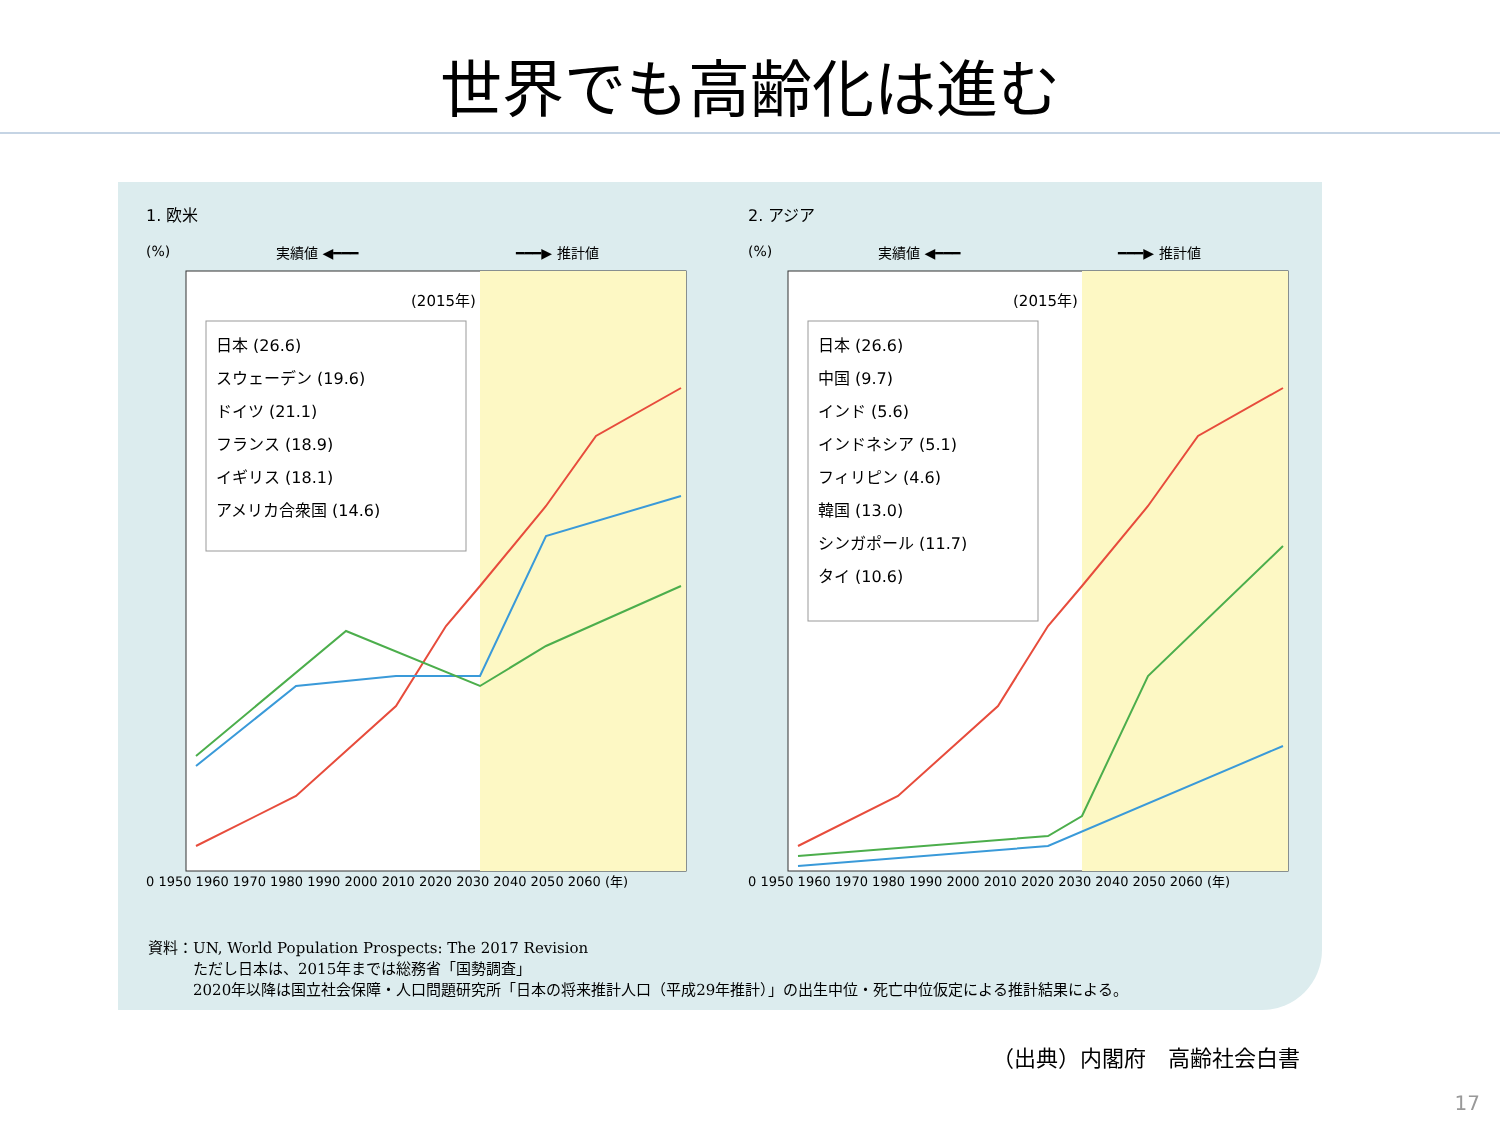世界でも高齢化は進む
1. 欧米
(%)
実績値 ◀━━━
━━━▶ 推計値
(2015年)
日本 (26.6)
スウェーデン (19.6)
ドイツ (21.1)
フランス (18.9)
イギリス (18.1)
アメリカ合衆国 (14.6)
0 1950 1960 1970 1980 1990 2000 2010 2020 2030 2040 2050 2060 (年)
2. アジア
(%)
実績値 ◀━━━
━━━▶ 推計値
(2015年)
日本 (26.6)
中国 (9.7)
インド (5.6)
インドネシア (5.1)
フィリピン (4.6)
韓国 (13.0)
シンガポール (11.7)
タイ (10.6)
0 1950 1960 1970 1980 1990 2000 2010 2020 2030 2040 2050 2060 (年)
資料：UN, World Population Prospects: The 2017 Revision
　　　ただし日本は、2015年までは総務省「国勢調査」
　　　2020年以降は国立社会保障・人口問題研究所「日本の将来推計人口（平成29年推計）」の出生中位・死亡中位仮定による推計結果による。
（出典）内閣府　高齢社会白書
17